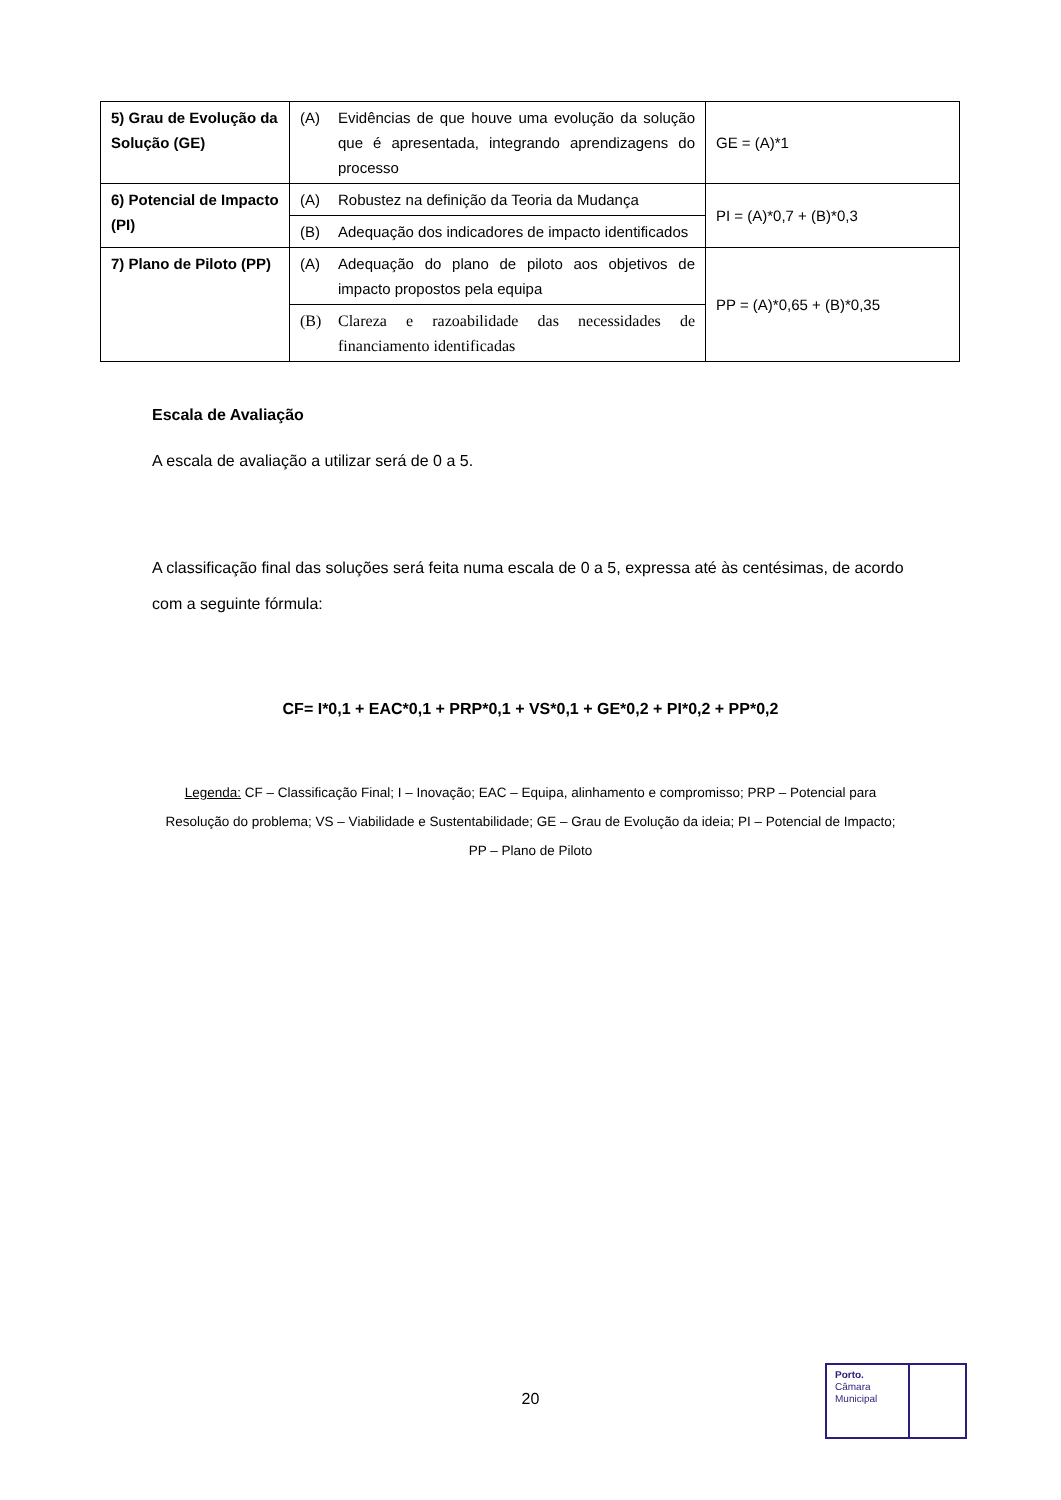| 5) Grau de Evolução da Solução (GE) | (A) Evidências de que houve uma evolução da solução que é apresentada, integrando aprendizagens do processo | GE = (A)*1 |
| 6) Potencial de Impacto (PI) | (A) Robustez na definição da Teoria da Mudança (B) Adequação dos indicadores de impacto identificados | PI = (A)*0,7 + (B)*0,3 |
| 7) Plano de Piloto (PP) | (A) Adequação do plano de piloto aos objetivos de impacto propostos pela equipa (B) Clareza e razoabilidade das necessidades de financiamento identificadas | PP = (A)*0,65 + (B)*0,35 |
Escala de Avaliação
A escala de avaliação a utilizar será de 0 a 5.
A classificação final das soluções será feita numa escala de 0 a 5, expressa até às centésimas, de acordo com a seguinte fórmula:
CF= I*0,1 + EAC*0,1 + PRP*0,1 + VS*0,1 + GE*0,2 + PI*0,2 + PP*0,2
Legenda: CF – Classificação Final; I – Inovação; EAC – Equipa, alinhamento e compromisso; PRP – Potencial para Resolução do problema; VS – Viabilidade e Sustentabilidade; GE – Grau de Evolução da ideia; PI – Potencial de Impacto; PP – Plano de Piloto
20
Porto.
Câmara
Municipal